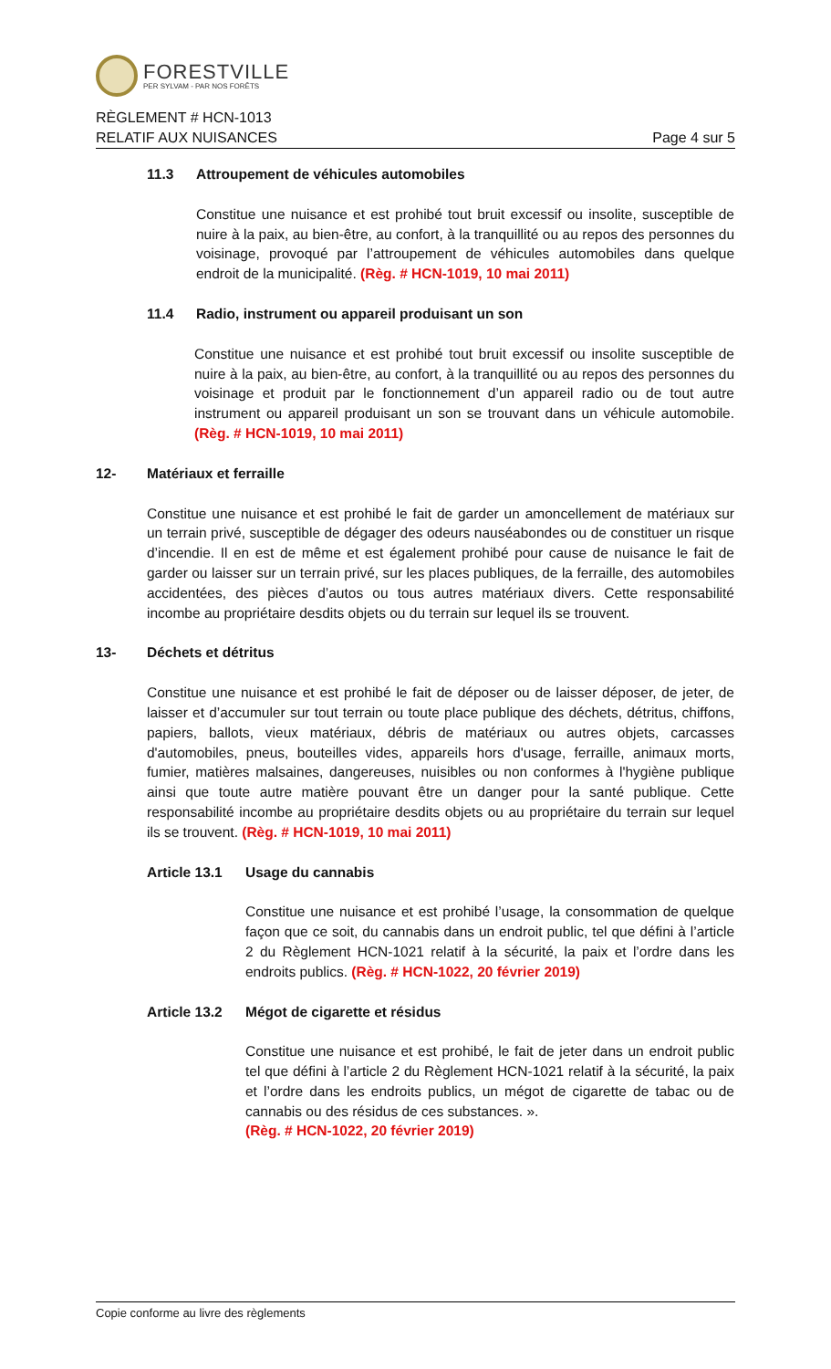FORESTVILLE
PER SYLVAM - PAR NOS FORÊTS
RÈGLEMENT # HCN-1013
RELATIF AUX NUISANCES Page 4 sur 5
11.3 Attroupement de véhicules automobiles
Constitue une nuisance et est prohibé tout bruit excessif ou insolite, susceptible de nuire à la paix, au bien-être, au confort, à la tranquillité ou au repos des personnes du voisinage, provoqué par l’attroupement de véhicules automobiles dans quelque endroit de la municipalité. (Règ. # HCN-1019, 10 mai 2011)
11.4 Radio, instrument ou appareil produisant un son
Constitue une nuisance et est prohibé tout bruit excessif ou insolite susceptible de nuire à la paix, au bien-être, au confort, à la tranquillité ou au repos des personnes du voisinage et produit par le fonctionnement d’un appareil radio ou de tout autre instrument ou appareil produisant un son se trouvant dans un véhicule automobile. (Règ. # HCN-1019, 10 mai 2011)
12- Matériaux et ferraille
Constitue une nuisance et est prohibé le fait de garder un amoncellement de matériaux sur un terrain privé, susceptible de dégager des odeurs nauséabondes ou de constituer un risque d’incendie. Il en est de même et est également prohibé pour cause de nuisance le fait de garder ou laisser sur un terrain privé, sur les places publiques, de la ferraille, des automobiles accidentées, des pièces d’autos ou tous autres matériaux divers. Cette responsabilité incombe au propriétaire desdits objets ou du terrain sur lequel ils se trouvent.
13- Déchets et détritus
Constitue une nuisance et est prohibé le fait de déposer ou de laisser déposer, de jeter, de laisser et d’accumuler sur tout terrain ou toute place publique des déchets, détritus, chiffons, papiers, ballots, vieux matériaux, débris de matériaux ou autres objets, carcasses d'automobiles, pneus, bouteilles vides, appareils hors d'usage, ferraille, animaux morts, fumier, matières malsaines, dangereuses, nuisibles ou non conformes à l'hygiène publique ainsi que toute autre matière pouvant être un danger pour la santé publique. Cette responsabilité incombe au propriétaire desdits objets ou au propriétaire du terrain sur lequel ils se trouvent. (Règ. # HCN-1019, 10 mai 2011)
Article 13.1 Usage du cannabis
Constitue une nuisance et est prohibé l’usage, la consommation de quelque façon que ce soit, du cannabis dans un endroit public, tel que défini à l’article 2 du Règlement HCN-1021 relatif à la sécurité, la paix et l’ordre dans les endroits publics. (Règ. # HCN-1022, 20 février 2019)
Article 13.2 Mégot de cigarette et résidus
Constitue une nuisance et est prohibé, le fait de jeter dans un endroit public tel que défini à l’article 2 du Règlement HCN-1021 relatif à la sécurité, la paix et l’ordre dans les endroits publics, un mégot de cigarette de tabac ou de cannabis ou des résidus de ces substances. ».
(Règ. # HCN-1022, 20 février 2019)
Copie conforme au livre des règlements